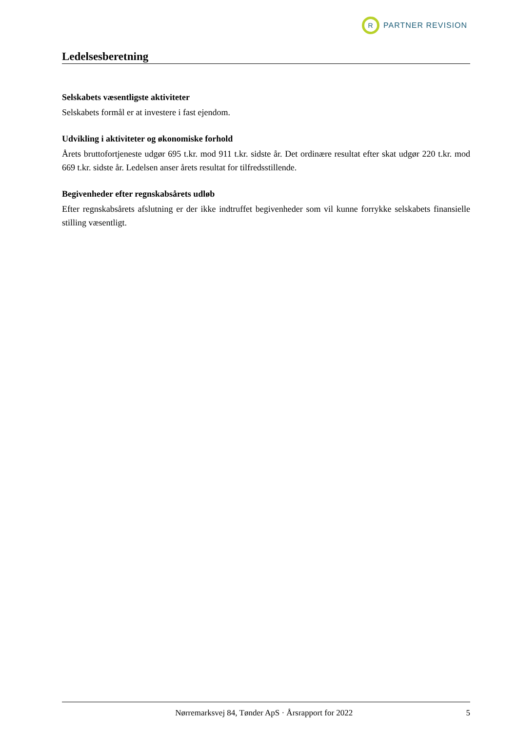R
PARTNER REVISION
Ledelsesberetning
Selskabets væsentligste aktiviteter
Selskabets formål er at investere i fast ejendom.
Udvikling i aktiviteter og økonomiske forhold
Årets bruttofortjeneste udgør 695 t.kr. mod 911 t.kr. sidste år. Det ordinære resultat efter skat udgør 220 t.kr. mod 669 t.kr. sidste år. Ledelsen anser årets resultat for tilfredsstillende.
Begivenheder efter regnskabsårets udløb
Efter regnskabsårets afslutning er der ikke indtruffet begivenheder som vil kunne forrykke selskabets finansielle stilling væsentligt.
Nørremarksvej 84, Tønder ApS · Årsrapport for 2022 5